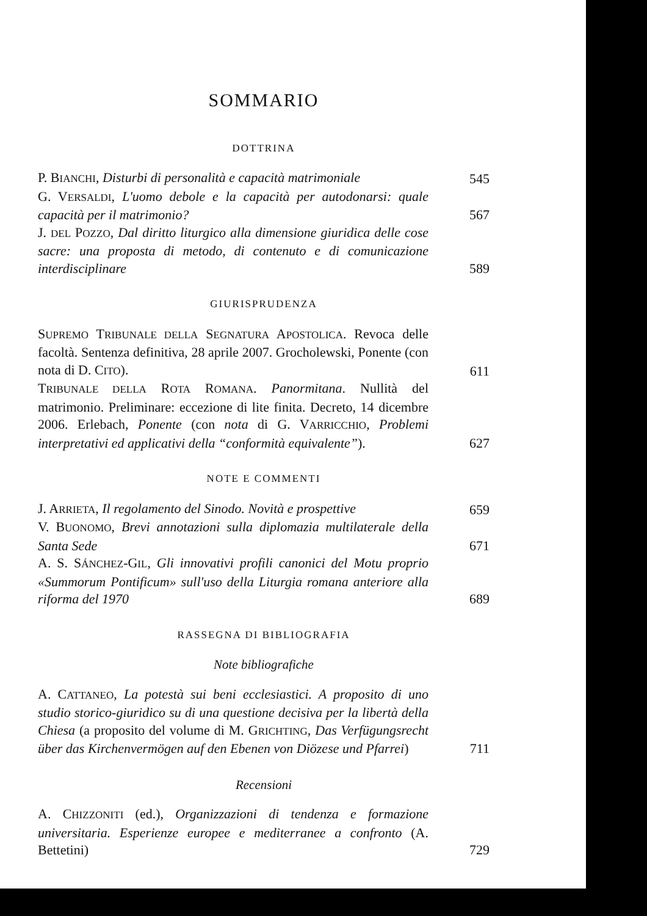SOMMARIO
DOTTRINA
P. BIANCHI, Disturbi di personalità e capacità matrimoniale
545
G. VERSALDI, L'uomo debole e la capacità per autodonarsi: quale capacità per il matrimonio?
567
J. DEL POZZO, Dal diritto liturgico alla dimensione giuridica delle cose sacre: una proposta di metodo, di contenuto e di comunicazione interdisciplinare
589
GIURISPRUDENZA
SUPREMO TRIBUNALE DELLA SEGNATURA APOSTOLICA. Revoca delle facoltà. Sentenza definitiva, 28 aprile 2007. Grocholewski, Ponente (con nota di D. CITO).
611
TRIBUNALE DELLA ROTA ROMANA. Panormitana. Nullità del matrimonio. Preliminare: eccezione di lite finita. Decreto, 14 dicembre 2006. Erlebach, Ponente (con nota di G. VARRICCHIO, Problemi interpretativi ed applicativi della “conformità equivalente”).
627
NOTE E COMMENTI
J. ARRIETA, Il regolamento del Sinodo. Novità e prospettive
659
V. BUONOMO, Brevi annotazioni sulla diplomazia multilaterale della Santa Sede
671
A. S. SÁNCHEZ-GIL, Gli innovativi profili canonici del Motu proprio «Summorum Pontificum» sull'uso della Liturgia romana anteriore alla riforma del 1970
689
RASSEGNA DI BIBLIOGRAFIA
Note bibliografiche
A. CATTANEO, La potestà sui beni ecclesiastici. A proposito di uno studio storico-giuridico su di una questione decisiva per la libertà della Chiesa (a proposito del volume di M. GRICHTING, Das Verfügungsrecht über das Kirchenvermögen auf den Ebenen von Diözese und Pfarrei)
711
Recensioni
A. CHIZZONITI (ed.), Organizzazioni di tendenza e formazione universitaria. Esperienze europee e mediterranee a confronto (A. Bettetini)
729